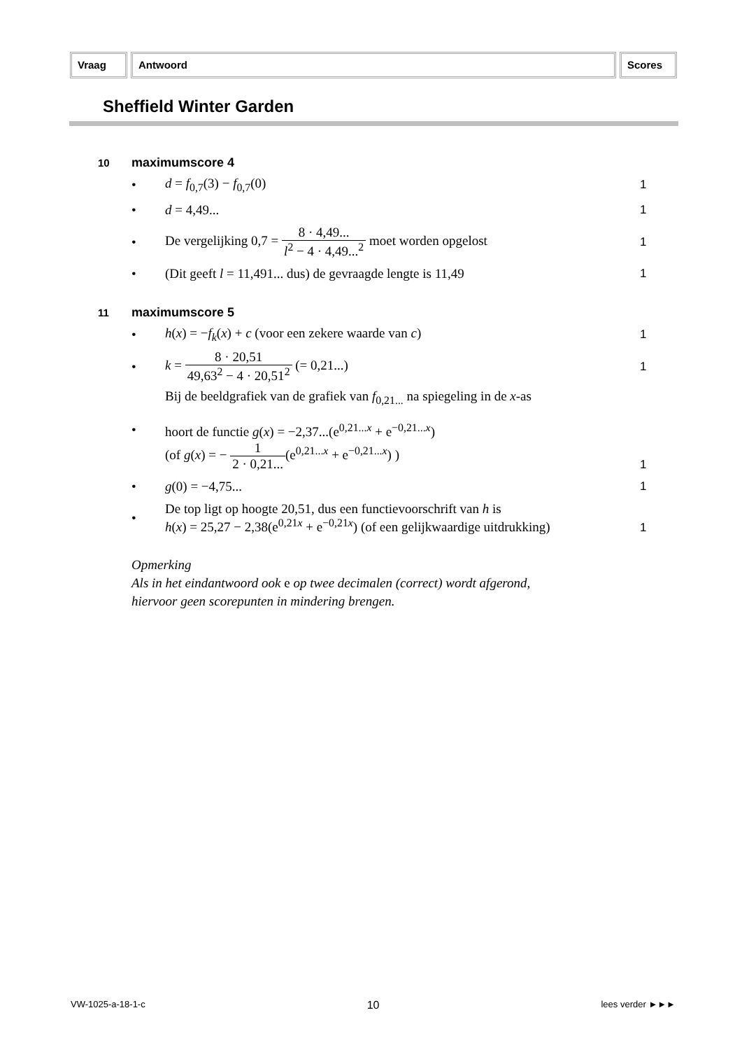Vraag Antwoord Scores
Sheffield Winter Garden
10 maximumscore 4
• d = f<sub>0,7</sub>(3) − f<sub>0,7</sub>(0) 1
• d = 4,49... 1
•
De vergelijking 0,7 = 8 · 4,49... l<sup>2</sup> − 4 · 4,49...<sup>2</sup> moet worden opgelost
1
•
(Dit geeft l = 11,491... dus) de gevraagde lengte is 11,49
1
11 maximumscore 5
•
h(x) = −f<sub>k</sub>(x) + c (voor een zekere waarde van c)
1
•
k = 8 · 20,51 49,63<sup>2</sup> − 4 · 20,51<sup>2</sup> (= 0,21...)
1
•
Bij de beeldgrafiek van de grafiek van f<sub>0,21...</sub> na spiegeling in de x-as
hoort de functie g(x) = −2,37...(e<sup>0,21...x</sup> + e<sup>−0,21...x</sup>)
(of g(x) = − 1 2 · 0,21...(e<sup>0,21...x</sup> + e<sup>−0,21...x</sup>) )
1
• g(0) = −4,75... 1
•
De top ligt op hoogte 20,51, dus een functievoorschrift van h is
h(x) = 25,27 − 2,38(e<sup>0,21x</sup> + e<sup>−0,21x</sup>) (of een gelijkwaardige uitdrukking)
1
Opmerking
Als in het eindantwoord ook e op twee decimalen (correct) wordt afgerond,
hiervoor geen scorepunten in mindering brengen.
VW-1025-a-18-1-c 10 lees verder ►►►